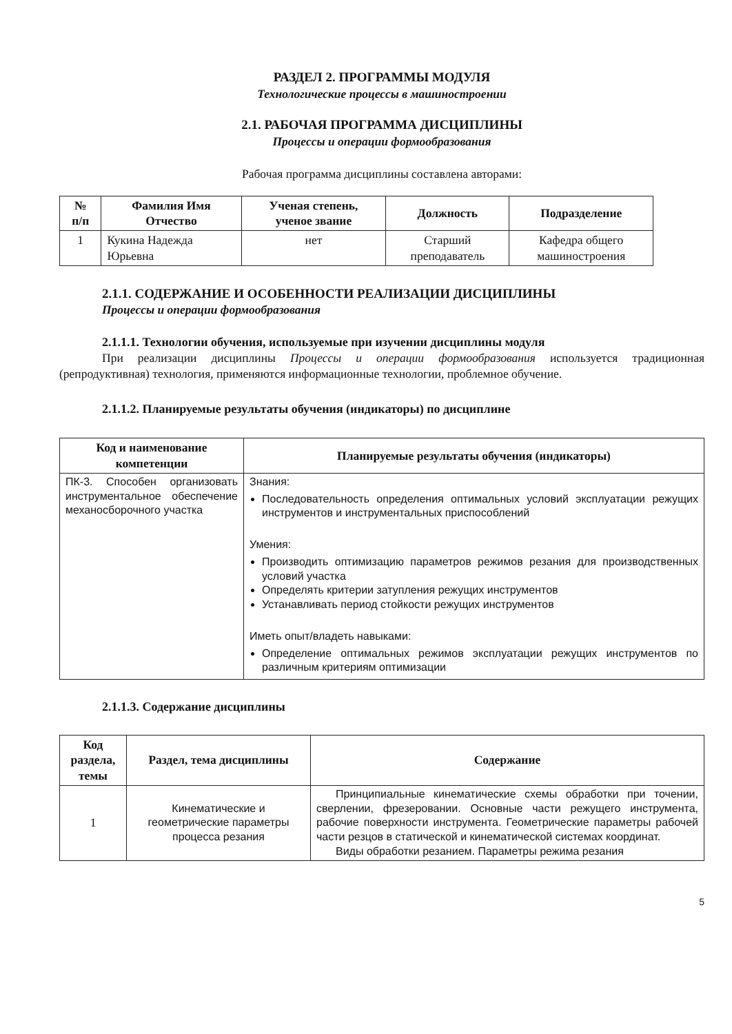РАЗДЕЛ 2. ПРОГРАММЫ МОДУЛЯ
Технологические процессы в машиностроении
2.1. РАБОЧАЯ ПРОГРАММА ДИСЦИПЛИНЫ
Процессы и операции формообразования
Рабочая программа дисциплины составлена авторами:
| № п/п | Фамилия Имя Отчество | Ученая степень, ученое звание | Должность | Подразделение |
| --- | --- | --- | --- | --- |
| 1 | Кукина Надежда Юрьевна | нет | Старший преподаватель | Кафедра общего машиностроения |
2.1.1. СОДЕРЖАНИЕ И ОСОБЕННОСТИ РЕАЛИЗАЦИИ ДИСЦИПЛИНЫ
Процессы и операции формообразования
2.1.1.1. Технологии обучения, используемые при изучении дисциплины модуля
При реализации дисциплины Процессы и операции формообразования используется традиционная (репродуктивная) технология, применяются информационные технологии, проблемное обучение.
2.1.1.2. Планируемые результаты обучения (индикаторы) по дисциплине
| Код и наименование компетенции | Планируемые результаты обучения (индикаторы) |
| --- | --- |
| ПК-3. Способен организовать инструментальное обеспечение механосборочного участка | Знания: Последовательность определения оптимальных условий эксплуатации режущих инструментов и инструментальных приспособлений Умения: Производить оптимизацию параметров режимов резания для производственных условий участка Определять критерии затупления режущих инструментов Устанавливать период стойкости режущих инструментов Иметь опыт/владеть навыками: Определение оптимальных режимов эксплуатации режущих инструментов по различным критериям оптимизации |
2.1.1.3. Содержание дисциплины
| Код раздела, темы | Раздел, тема дисциплины | Содержание |
| --- | --- | --- |
| 1 | Кинематические и геометрические параметры процесса резания | Принципиальные кинематические схемы обработки при точении, сверлении, фрезеровании. Основные части режущего инструмента, рабочие поверхности инструмента. Геометрические параметры рабочей части резцов в статической и кинематической системах координат. Виды обработки резанием. Параметры режима резания |
5